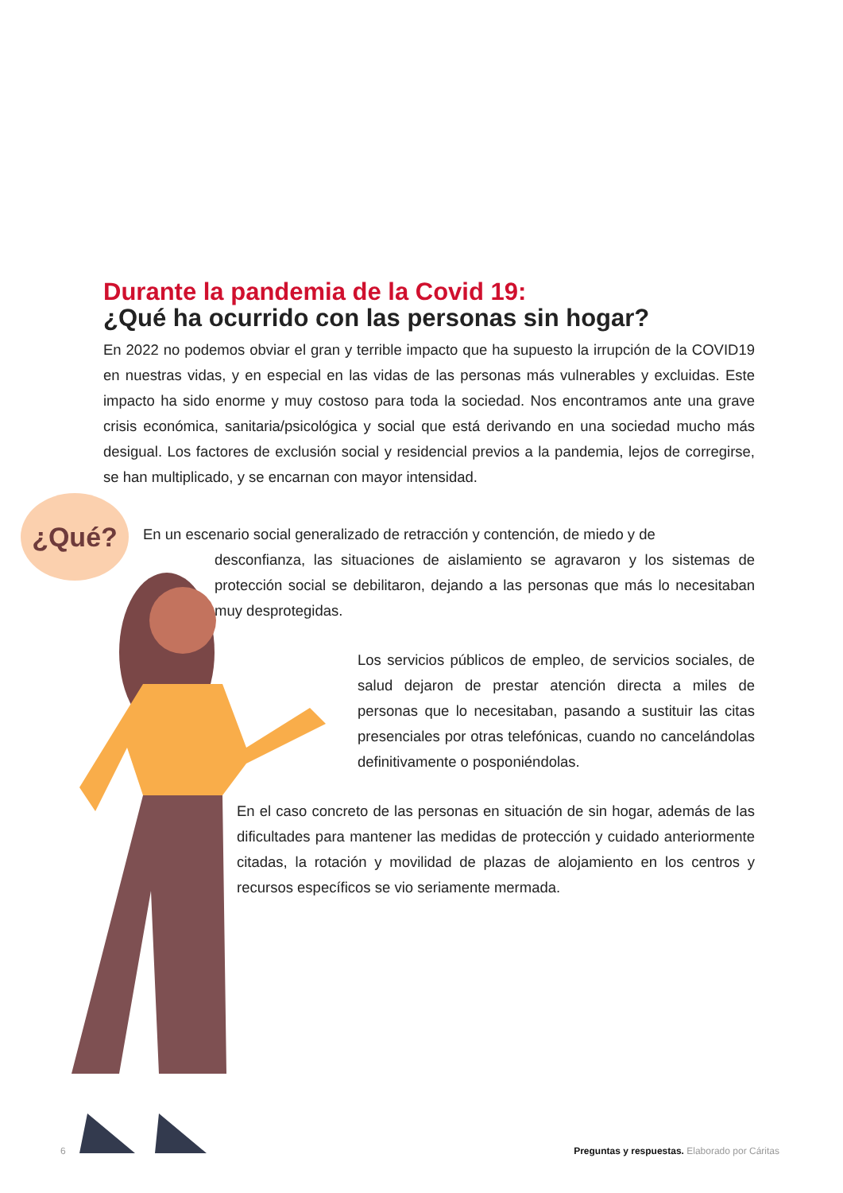¿Qué?
Durante la pandemia de la Covid 19:
¿Qué ha ocurrido con las personas sin hogar?
En 2022 no podemos obviar el gran y terrible impacto que ha supuesto la irrupción de la COVID19 en nuestras vidas, y en especial en las vidas de las personas más vulnerables y excluidas. Este impacto ha sido enorme y muy costoso para toda la sociedad. Nos encontramos ante una grave crisis económica, sanitaria/psicológica y social que está derivando en una sociedad mucho más desigual. Los factores de exclusión social y residencial previos a la pandemia, lejos de corregirse, se han multiplicado, y se encarnan con mayor intensidad.
En un escenario social generalizado de retracción y contención, de miedo y de
desconfianza, las situaciones de aislamiento se agravaron y los sistemas de protección social se debilitaron, dejando a las personas que más lo necesitaban muy desprotegidas.
Los servicios públicos de empleo, de servicios sociales, de salud dejaron de prestar atención directa a miles de personas que lo necesitaban, pasando a sustituir las citas presenciales por otras telefónicas, cuando no cancelándolas definitivamente o posponiéndolas.
En el caso concreto de las personas en situación de sin hogar, además de las dificultades para mantener las medidas de protección y cuidado anteriormente citadas, la rotación y movilidad de plazas de alojamiento en los centros y recursos específicos se vio seriamente mermada.
6 Preguntas y respuestas. Elaborado por Cáritas